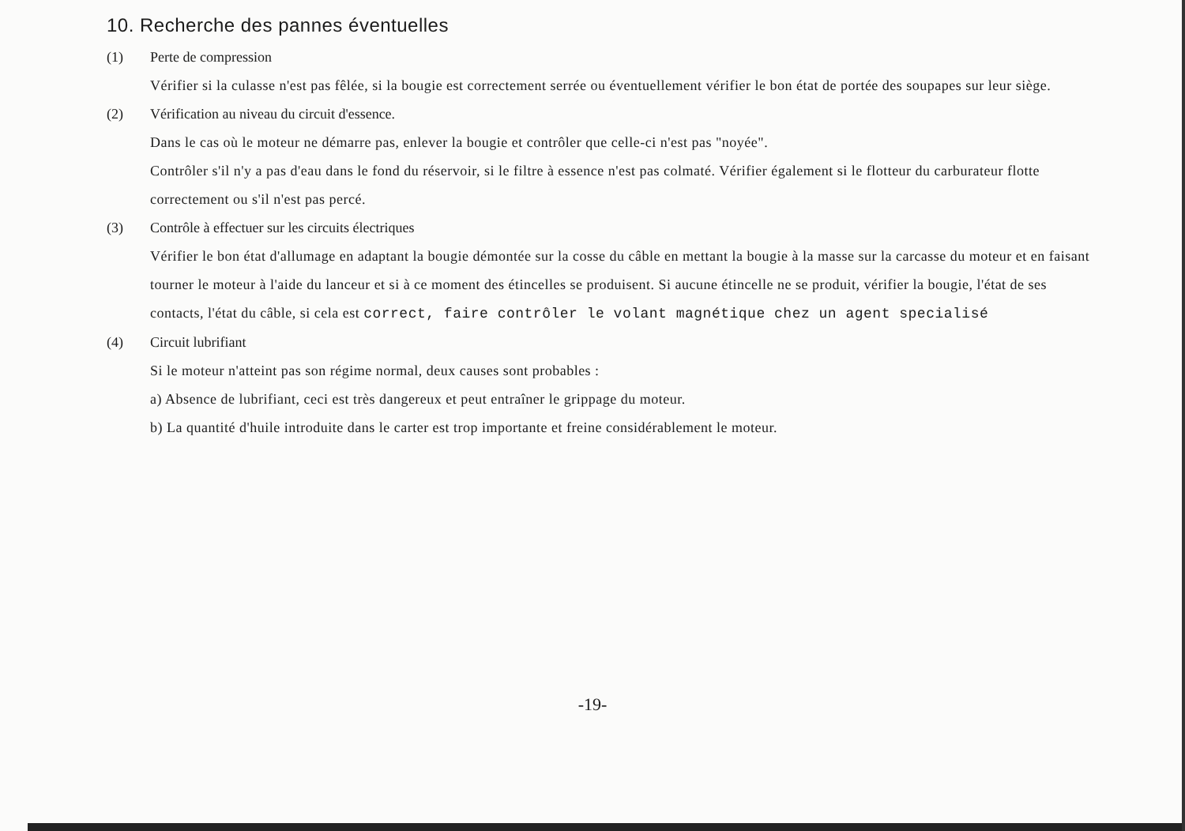10. Recherche des pannes éventuelles
(1) Perte de compression
Vérifier si la culasse n'est pas fêlée, si la bougie est correctement serrée ou éventuellement vérifier le bon état de portée des soupapes sur leur siège.
(2) Vérification au niveau du circuit d'essence.
Dans le cas où le moteur ne démarre pas, enlever la bougie et contrôler que celle-ci n'est pas "noyée".
Contrôler s'il n'y a pas d'eau dans le fond du réservoir, si le filtre à essence n'est pas colmaté. Vérifier également si le flotteur du carburateur flotte correctement ou s'il n'est pas percé.
(3) Contrôle à effectuer sur les circuits électriques
Vérifier le bon état d'allumage en adaptant la bougie démontée sur la cosse du câble en mettant la bougie à la masse sur la carcasse du moteur et en faisant tourner le moteur à l'aide du lanceur et si à ce moment des étincelles se produisent. Si aucune étincelle ne se produit, vérifier la bougie, l'état de ses contacts, l'état du câble, si cela est correct, faire contrôler le volant magnétique chez un agent specialisé
(4) Circuit lubrifiant
Si le moteur n'atteint pas son régime normal, deux causes sont probables :
a) Absence de lubrifiant, ceci est très dangereux et peut entraîner le grippage du moteur.
b) La quantité d'huile introduite dans le carter est trop importante et freine considérablement le moteur.
-19-